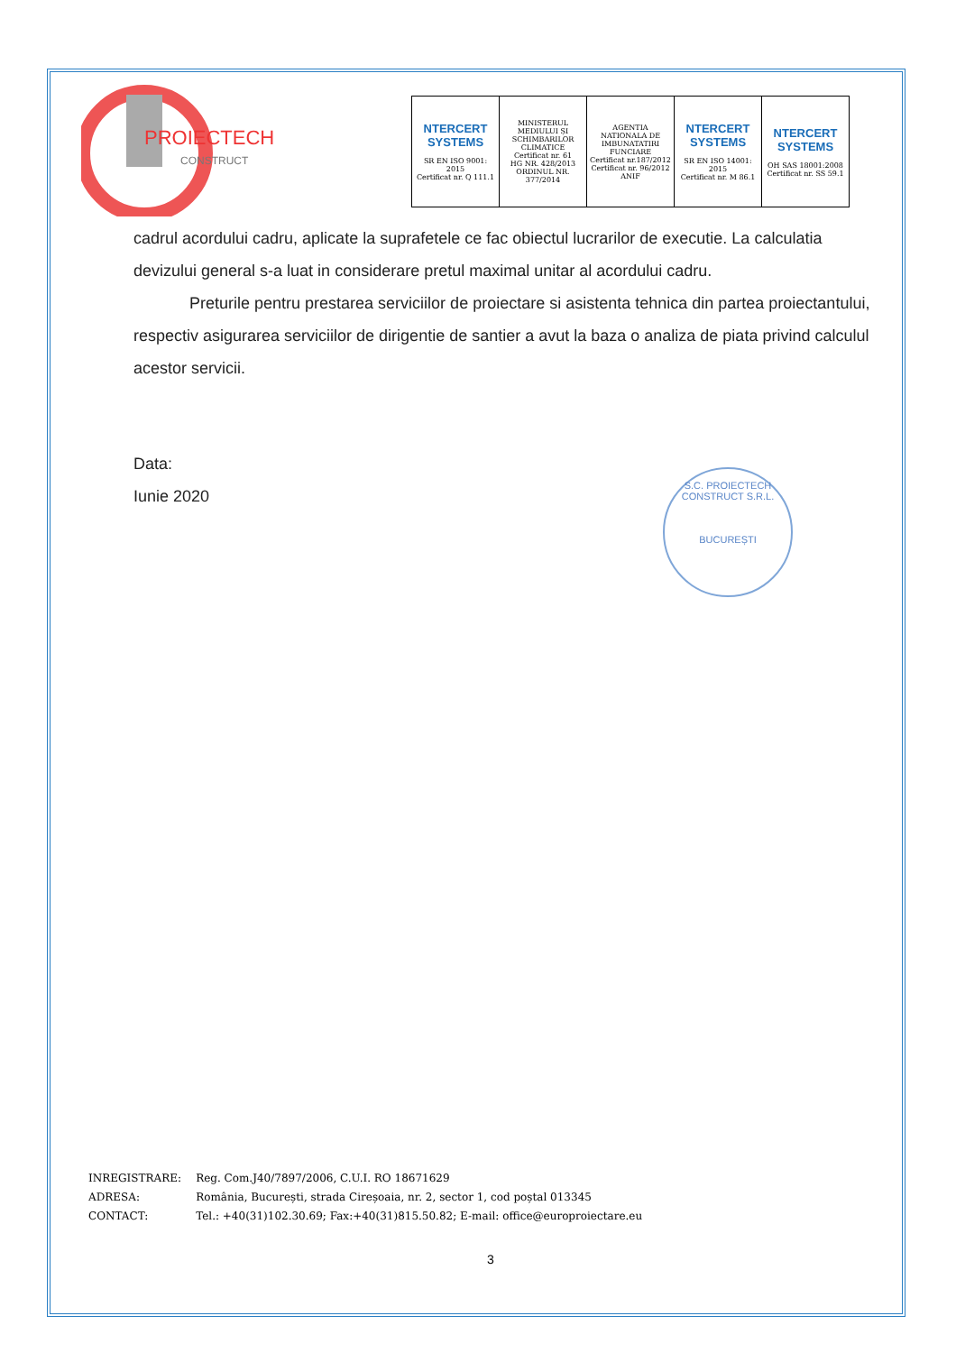PROIECTECH
CONSTRUCT
| NTERCERT SYSTEMS SR EN ISO 9001: 2015 Certificat nr. Q 111.1 | MINISTERUL MEDIULUI ȘI SCHIMBARILOR CLIMATICE Certificat nr. 61 HG NR. 428/2013 ORDINUL NR. 377/2014 | AGENTIA NATIONALA DE IMBUNATATIRI FUNCIARE Certificat nr.187/2012 Certificat nr. 96/2012 ANIF | NTERCERT SYSTEMS SR EN ISO 14001: 2015 Certificat nr. M 86.1 | NTERCERT SYSTEMS OH SAS 18001:2008 Certificat nr. SS 59.1 |
cadrul acordului cadru, aplicate la suprafetele ce fac obiectul lucrarilor de executie. La calculatia devizului general s-a luat in considerare pretul maximal unitar al acordului cadru.
Preturile pentru prestarea serviciilor de proiectare si asistenta tehnica din partea proiectantului, respectiv asigurarea serviciilor de dirigentie de santier a avut la baza o analiza de piata privind calculul acestor servicii.
Data:
Iunie 2020
S.C. PROIECTECH CONSTRUCT S.R.L.
BUCUREȘTI
| INREGISTRARE: | Reg. Com.J40/7897/2006, C.U.I. RO 18671629 |
| ADRESA: | România, București, strada Cireșoaia, nr. 2, sector 1, cod poștal 013345 |
| CONTACT: | Tel.: +40(31)102.30.69; Fax:+40(31)815.50.82; E-mail: office@europroiectare.eu |
3